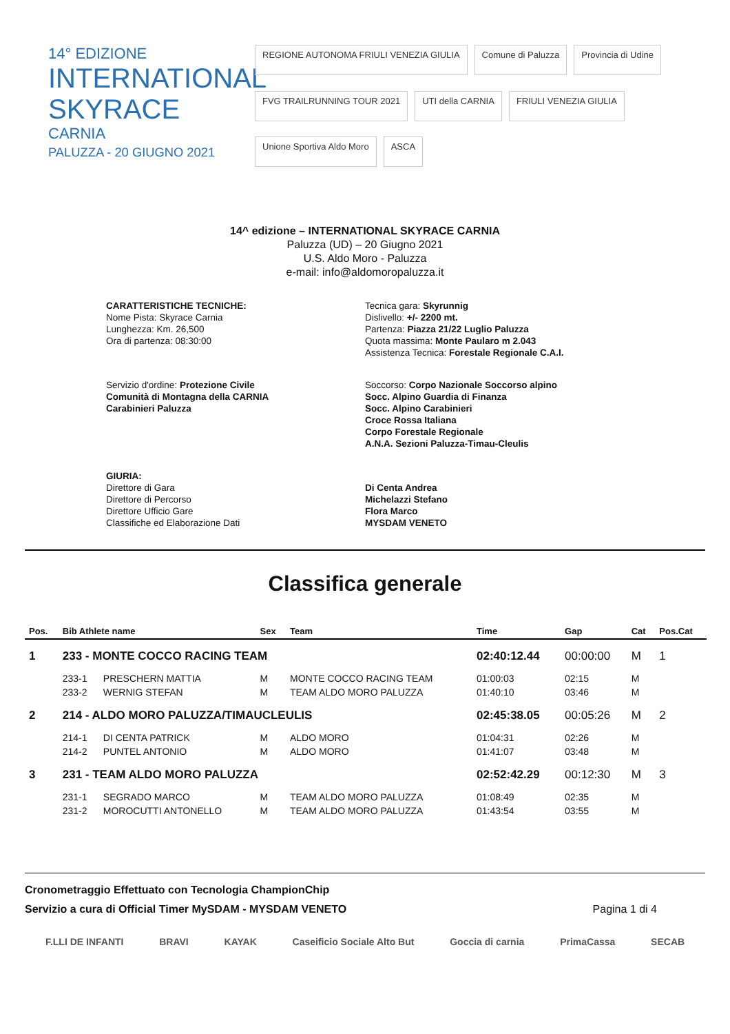14° EDIZIONE
INTERNATIONAL SKYRACE
CARNIA
PALUZZA - 20 GIUGNO 2021
REGIONE AUTONOMA FRIULI VENEZIA GIULIA Comune di Paluzza Provincia di Udine FVG TRAILRUNNING TOUR 2021 UTI della CARNIA FRIULI VENEZIA GIULIA Unione Sportiva Aldo Moro ASCA
14^ edizione – INTERNATIONAL SKYRACE CARNIA
Paluzza (UD) – 20 Giugno 2021
U.S. Aldo Moro - Paluzza
e-mail: info@aldomoropaluzza.it
CARATTERISTICHE TECNICHE:
Nome Pista: Skyrace Carnia
Lunghezza: Km. 26,500
Ora di partenza: 08:30:00
Tecnica gara: Skyrunnig
Dislivello: +/- 2200 mt.
Partenza: Piazza 21/22 Luglio Paluzza
Quota massima: Monte Paularo m 2.043
Assistenza Tecnica: Forestale Regionale C.A.I.
Servizio d'ordine: Protezione Civile
Comunità di Montagna della CARNIA
Carabinieri Paluzza
Soccorso: Corpo Nazionale Soccorso alpino
Socc. Alpino Guardia di Finanza
Socc. Alpino Carabinieri
Croce Rossa Italiana
Corpo Forestale Regionale
A.N.A. Sezioni Paluzza-Timau-Cleulis
GIURIA:
Direttore di Gara
Direttore di Percorso
Direttore Ufficio Gare
Classifiche ed Elaborazione Dati
Di Centa Andrea
Michelazzi Stefano
Flora Marco
MYSDAM VENETO
Classifica generale
| Pos. | Bib Athlete name | | Sex | Team | Time | Gap | Cat | Pos.Cat |
| --- | --- | --- | --- | --- | --- | --- | --- | --- |
| 1 | 233 - MONTE COCCO RACING TEAM | | | | 02:40:12.44 | 00:00:00 | M | 1 |
| | 233-1 | PRESCHERN MATTIA | M | MONTE COCCO RACING TEAM | 01:00:03 | 02:15 | M | |
| | 233-2 | WERNIG STEFAN | M | TEAM ALDO MORO PALUZZA | 01:40:10 | 03:46 | M | |
| 2 | 214 - ALDO MORO PALUZZA/TIMAUCLEULIS | | | | 02:45:38.05 | 00:05:26 | M | 2 |
| | 214-1 | DI CENTA PATRICK | M | ALDO MORO | 01:04:31 | 02:26 | M | |
| | 214-2 | PUNTEL ANTONIO | M | ALDO MORO | 01:41:07 | 03:48 | M | |
| 3 | 231 - TEAM ALDO MORO PALUZZA | | | | 02:52:42.29 | 00:12:30 | M | 3 |
| | 231-1 | SEGRADO MARCO | M | TEAM ALDO MORO PALUZZA | 01:08:49 | 02:35 | M | |
| | 231-2 | MOROCUTTI ANTONELLO | M | TEAM ALDO MORO PALUZZA | 01:43:54 | 03:55 | M | |
Cronometraggio Effettuato con Tecnologia ChampionChip
Servizio a cura di Official Timer MySDAM - MYSDAM VENETO Pagina 1 di 4
F.LLI DE INFANTI BRAVI KAYAK Caseificio Sociale Alto But Goccia di carnia PrimaCassa SECAB